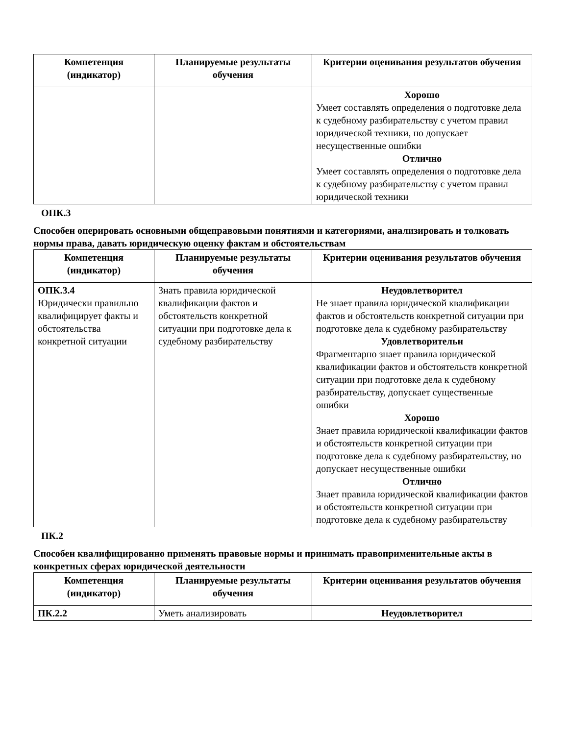| Компетенция (индикатор) | Планируемые результаты обучения | Критерии оценивания результатов обучения |
| --- | --- | --- |
| | | Хорошо Умеет составлять определения о подготовке дела к судебному разбирательству с учетом правил юридической техники, но допускает несущественные ошибки Отлично Умеет составлять определения о подготовке дела к судебному разбирательству с учетом правил юридической техники |
ОПК.3
Способен оперировать основными общеправовыми понятиями и категориями, анализировать и толковать нормы права, давать юридическую оценку фактам и обстоятельствам
| Компетенция (индикатор) | Планируемые результаты обучения | Критерии оценивания результатов обучения |
| --- | --- | --- |
| ОПК.3.4 Юридически правильно квалифицирует факты и обстоятельства конкретной ситуации | Знать правила юридической квалификации фактов и обстоятельств конкретной ситуации при подготовке дела к судебному разбирательству | Неудовлетворител Не знает правила юридической квалификации фактов и обстоятельств конкретной ситуации при подготовке дела к судебному разбирательству Удовлетворительн Фрагментарно знает правила юридической квалификации фактов и обстоятельств конкретной ситуации при подготовке дела к судебному разбирательству, допускает существенные ошибки Хорошо Знает правила юридической квалификации фактов и обстоятельств конкретной ситуации при подготовке дела к судебному разбирательству, но допускает несущественные ошибки Отлично Знает правила юридической квалификации фактов и обстоятельств конкретной ситуации при подготовке дела к судебному разбирательству |
ПК.2
Способен квалифицированно применять правовые нормы и принимать правоприменительные акты в конкретных сферах юридической деятельности
| Компетенция (индикатор) | Планируемые результаты обучения | Критерии оценивания результатов обучения |
| --- | --- | --- |
| ПК.2.2 | Уметь анализировать | Неудовлетворител |